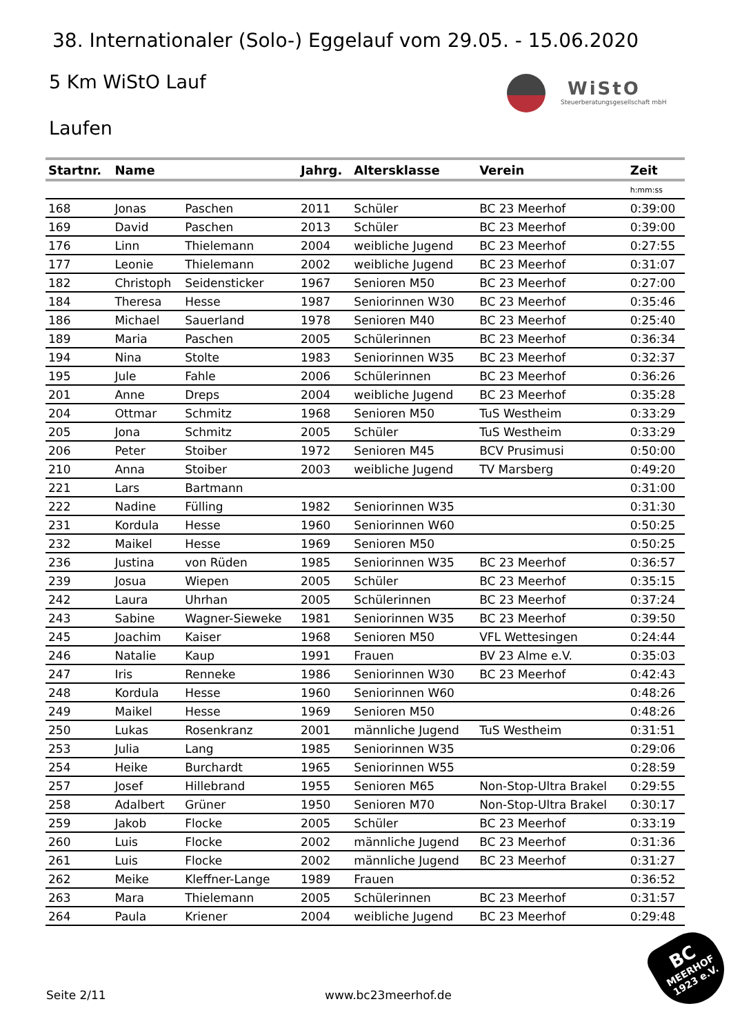38. Internationaler (Solo-) Eggelauf vom 29.05. - 15.06.2020
5 Km WiStO Lauf
WiStO
Steuerberatungsgesellschaft mbH
Laufen
| Startnr. | Name | | Jahrg. | Altersklasse | Verein | Zeit |
| --- | --- | --- | --- | --- | --- | --- |
| | | | | | | h:mm:ss |
| 168 | Jonas | Paschen | 2011 | Schüler | BC 23 Meerhof | 0:39:00 |
| 169 | David | Paschen | 2013 | Schüler | BC 23 Meerhof | 0:39:00 |
| 176 | Linn | Thielemann | 2004 | weibliche Jugend | BC 23 Meerhof | 0:27:55 |
| 177 | Leonie | Thielemann | 2002 | weibliche Jugend | BC 23 Meerhof | 0:31:07 |
| 182 | Christoph | Seidensticker | 1967 | Senioren M50 | BC 23 Meerhof | 0:27:00 |
| 184 | Theresa | Hesse | 1987 | Seniorinnen W30 | BC 23 Meerhof | 0:35:46 |
| 186 | Michael | Sauerland | 1978 | Senioren M40 | BC 23 Meerhof | 0:25:40 |
| 189 | Maria | Paschen | 2005 | Schülerinnen | BC 23 Meerhof | 0:36:34 |
| 194 | Nina | Stolte | 1983 | Seniorinnen W35 | BC 23 Meerhof | 0:32:37 |
| 195 | Jule | Fahle | 2006 | Schülerinnen | BC 23 Meerhof | 0:36:26 |
| 201 | Anne | Dreps | 2004 | weibliche Jugend | BC 23 Meerhof | 0:35:28 |
| 204 | Ottmar | Schmitz | 1968 | Senioren M50 | TuS Westheim | 0:33:29 |
| 205 | Jona | Schmitz | 2005 | Schüler | TuS Westheim | 0:33:29 |
| 206 | Peter | Stoiber | 1972 | Senioren M45 | BCV Prusimusi | 0:50:00 |
| 210 | Anna | Stoiber | 2003 | weibliche Jugend | TV Marsberg | 0:49:20 |
| 221 | Lars | Bartmann | | | | 0:31:00 |
| 222 | Nadine | Fülling | 1982 | Seniorinnen W35 | | 0:31:30 |
| 231 | Kordula | Hesse | 1960 | Seniorinnen W60 | | 0:50:25 |
| 232 | Maikel | Hesse | 1969 | Senioren M50 | | 0:50:25 |
| 236 | Justina | von Rüden | 1985 | Seniorinnen W35 | BC 23 Meerhof | 0:36:57 |
| 239 | Josua | Wiepen | 2005 | Schüler | BC 23 Meerhof | 0:35:15 |
| 242 | Laura | Uhrhan | 2005 | Schülerinnen | BC 23 Meerhof | 0:37:24 |
| 243 | Sabine | Wagner-Sieweke | 1981 | Seniorinnen W35 | BC 23 Meerhof | 0:39:50 |
| 245 | Joachim | Kaiser | 1968 | Senioren M50 | VFL Wettesingen | 0:24:44 |
| 246 | Natalie | Kaup | 1991 | Frauen | BV 23 Alme e.V. | 0:35:03 |
| 247 | Iris | Renneke | 1986 | Seniorinnen W30 | BC 23 Meerhof | 0:42:43 |
| 248 | Kordula | Hesse | 1960 | Seniorinnen W60 | | 0:48:26 |
| 249 | Maikel | Hesse | 1969 | Senioren M50 | | 0:48:26 |
| 250 | Lukas | Rosenkranz | 2001 | männliche Jugend | TuS Westheim | 0:31:51 |
| 253 | Julia | Lang | 1985 | Seniorinnen W35 | | 0:29:06 |
| 254 | Heike | Burchardt | 1965 | Seniorinnen W55 | | 0:28:59 |
| 257 | Josef | Hillebrand | 1955 | Senioren M65 | Non-Stop-Ultra Brakel | 0:29:55 |
| 258 | Adalbert | Grüner | 1950 | Senioren M70 | Non-Stop-Ultra Brakel | 0:30:17 |
| 259 | Jakob | Flocke | 2005 | Schüler | BC 23 Meerhof | 0:33:19 |
| 260 | Luis | Flocke | 2002 | männliche Jugend | BC 23 Meerhof | 0:31:36 |
| 261 | Luis | Flocke | 2002 | männliche Jugend | BC 23 Meerhof | 0:31:27 |
| 262 | Meike | Kleffner-Lange | 1989 | Frauen | | 0:36:52 |
| 263 | Mara | Thielemann | 2005 | Schülerinnen | BC 23 Meerhof | 0:31:57 |
| 264 | Paula | Kriener | 2004 | weibliche Jugend | BC 23 Meerhof | 0:29:48 |
Seite 2/11 www.bc23meerhof.de
BC
MEERHOF
1923 e.V.